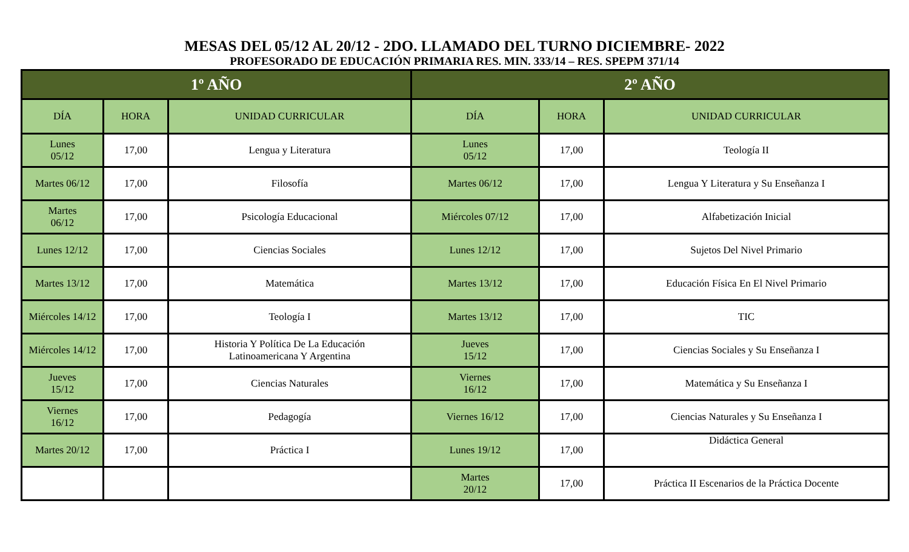MESAS DEL 05/12 AL 20/12 - 2DO. LLAMADO DEL TURNO DICIEMBRE- 2022
PROFESORADO DE EDUCACIÓN PRIMARIA RES. MIN. 333/14 – RES. SPEPM 371/14
| 1º AÑO | | | 2º AÑO | | |
| --- | --- | --- | --- | --- | --- |
| DÍA | HORA | UNIDAD CURRICULAR | DÍA | HORA | UNIDAD CURRICULAR |
| Lunes 05/12 | 17,00 | Lengua y Literatura | Lunes 05/12 | 17,00 | Teología II |
| Martes 06/12 | 17,00 | Filosofía | Martes 06/12 | 17,00 | Lengua Y Literatura y Su Enseñanza I |
| Martes 06/12 | 17,00 | Psicología Educacional | Miércoles 07/12 | 17,00 | Alfabetización Inicial |
| Lunes 12/12 | 17,00 | Ciencias Sociales | Lunes 12/12 | 17,00 | Sujetos Del Nivel Primario |
| Martes 13/12 | 17,00 | Matemática | Martes 13/12 | 17,00 | Educación Física En El Nivel Primario |
| Miércoles 14/12 | 17,00 | Teología I | Martes 13/12 | 17,00 | TIC |
| Miércoles 14/12 | 17,00 | Historia Y Política De La Educación Latinoamericana Y Argentina | Jueves 15/12 | 17,00 | Ciencias Sociales y Su Enseñanza I |
| Jueves 15/12 | 17,00 | Ciencias Naturales | Viernes 16/12 | 17,00 | Matemática y Su Enseñanza I |
| Viernes 16/12 | 17,00 | Pedagogía | Viernes 16/12 | 17,00 | Ciencias Naturales y Su Enseñanza I |
| Martes 20/12 | 17,00 | Práctica I | Lunes 19/12 | 17,00 | Didáctica General |
| | | | Martes 20/12 | 17,00 | Práctica II Escenarios de la Práctica Docente |